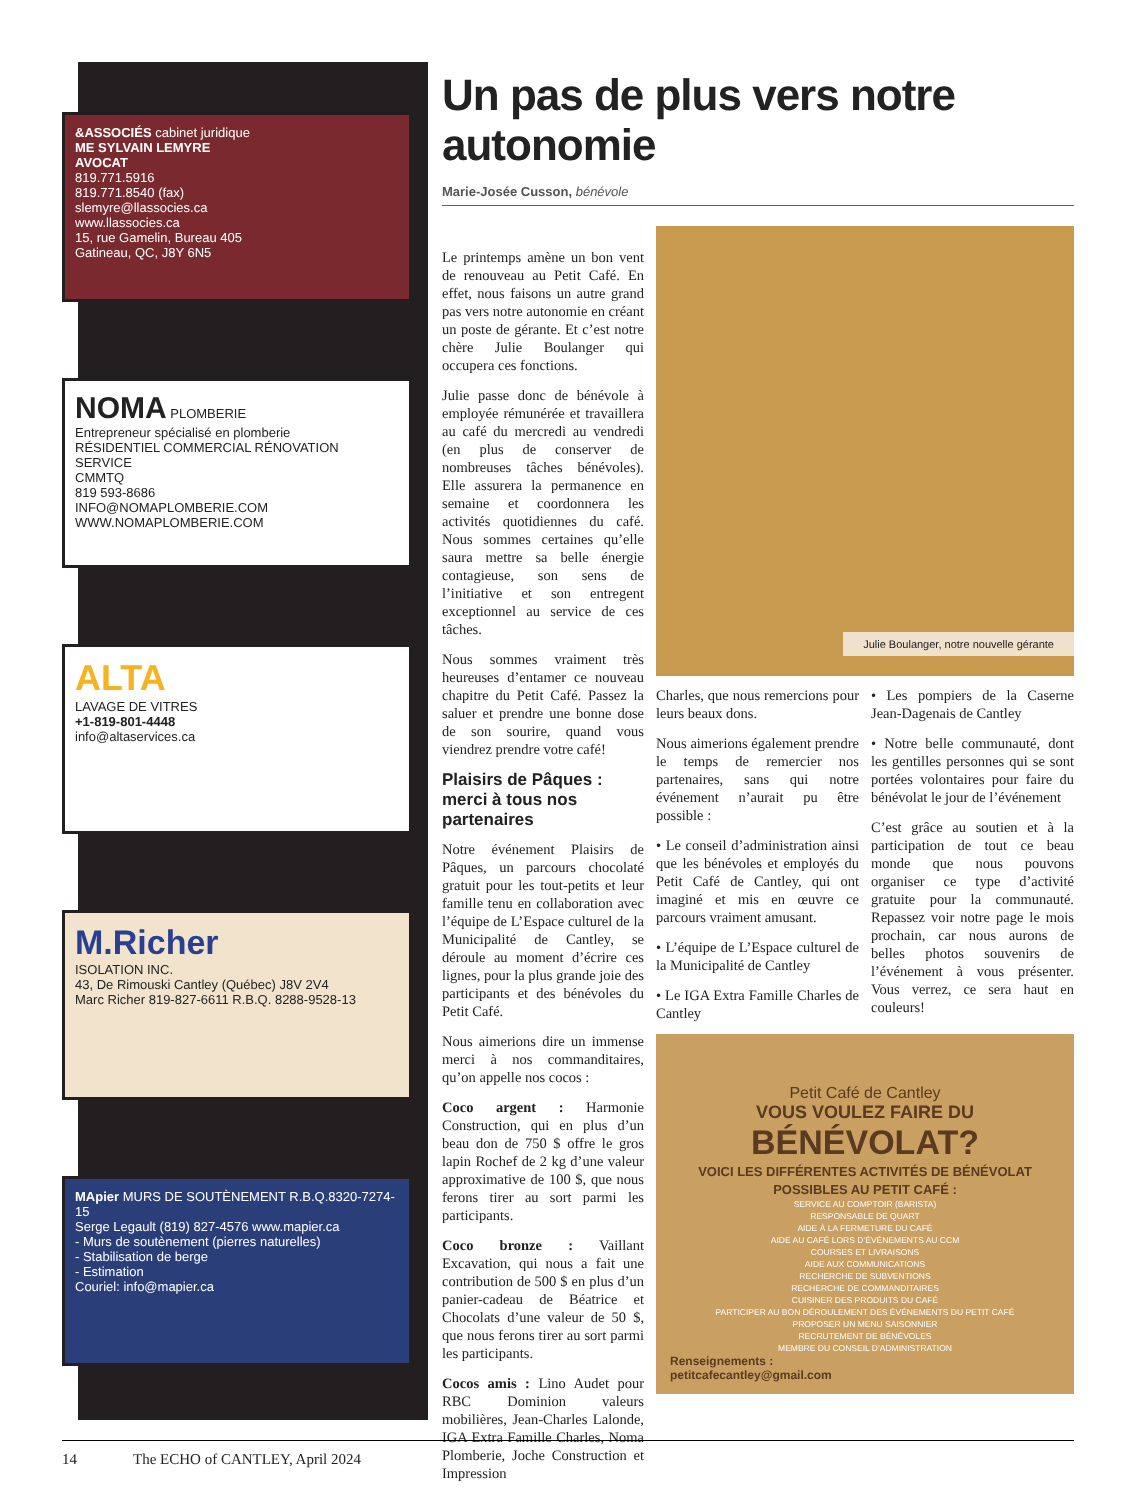&ASSOCIÉS cabinet juridique
ME SYLVAIN LEMYRE
AVOCAT
819.771.5916
819.771.8540 (fax)
slemyre@llassocies.ca
www.llassocies.ca
15, rue Gamelin, Bureau 405
Gatineau, QC, J8Y 6N5
NOMA PLOMBERIE
Entrepreneur spécialisé en plomberie
RÉSIDENTIEL COMMERCIAL RÉNOVATION SERVICE
CMMTQ
819 593-8686
INFO@NOMAPLOMBERIE.COM
WWW.NOMAPLOMBERIE.COM
ALTA
LAVAGE DE VITRES
+1-819-801-4448
info@altaservices.ca
M.Richer
ISOLATION INC.
43, De Rimouski Cantley (Québec) J8V 2V4
Marc Richer 819-827-6611 R.B.Q. 8288-9528-13
MApier MURS DE SOUTÈNEMENT R.B.Q.8320-7274-15
Serge Legault (819) 827-4576 www.mapier.ca
- Murs de soutènement (pierres naturelles)
- Stabilisation de berge
- Estimation
Couriel: info@mapier.ca
Un pas de plus vers notre autonomie
Marie-Josée Cusson, bénévole
Le printemps amène un bon vent de renouveau au Petit Café. En effet, nous faisons un autre grand pas vers notre autonomie en créant un poste de gérante. Et c’est notre chère Julie Boulanger qui occupera ces fonctions.
Julie passe donc de bénévole à employée rémunérée et travaillera au café du mercredi au vendredi (en plus de conserver de nombreuses tâches bénévoles). Elle assurera la permanence en semaine et coordonnera les activités quotidiennes du café. Nous sommes certaines qu’elle saura mettre sa belle énergie contagieuse, son sens de l’initiative et son entregent exceptionnel au service de ces tâches.
Nous sommes vraiment très heureuses d’entamer ce nouveau chapitre du Petit Café. Passez la saluer et prendre une bonne dose de son sourire, quand vous viendrez prendre votre café!
Plaisirs de Pâques : merci à tous nos partenaires
Notre événement Plaisirs de Pâques, un parcours chocolaté gratuit pour les tout-petits et leur famille tenu en collaboration avec l’équipe de L’Espace culturel de la Municipalité de Cantley, se déroule au moment d’écrire ces lignes, pour la plus grande joie des participants et des bénévoles du Petit Café.
Nous aimerions dire un immense merci à nos commanditaires, qu’on appelle nos cocos :
Coco argent : Harmonie Construction, qui en plus d’un beau don de 750 $ offre le gros lapin Rochef de 2 kg d’une valeur approximative de 100 $, que nous ferons tirer au sort parmi les participants.
Coco bronze : Vaillant Excavation, qui nous a fait une contribution de 500 $ en plus d’un panier-cadeau de Béatrice et Chocolats d’une valeur de 50 $, que nous ferons tirer au sort parmi les participants.
Cocos amis : Lino Audet pour RBC Dominion valeurs mobilières, Jean-Charles Lalonde, IGA Extra Famille Charles, Noma Plomberie, Joche Construction et Impression
Julie Boulanger, notre nouvelle gérante
Charles, que nous remercions pour leurs beaux dons.
Nous aimerions également prendre le temps de remercier nos partenaires, sans qui notre événement n’aurait pu être possible :
• Le conseil d’administration ainsi que les bénévoles et employés du Petit Café de Cantley, qui ont imaginé et mis en œuvre ce parcours vraiment amusant.
• L’équipe de L’Espace culturel de la Municipalité de Cantley
• Le IGA Extra Famille Charles de Cantley
• Les pompiers de la Caserne Jean-Dagenais de Cantley
• Notre belle communauté, dont les gentilles personnes qui se sont portées volontaires pour faire du bénévolat le jour de l’événement
C’est grâce au soutien et à la participation de tout ce beau monde que nous pouvons organiser ce type d’activité gratuite pour la communauté. Repassez voir notre page le mois prochain, car nous aurons de belles photos souvenirs de l’événement à vous présenter. Vous verrez, ce sera haut en couleurs!
Petit Café de Cantley
VOUS VOULEZ FAIRE DU
BÉNÉVOLAT?
VOICI LES DIFFÉRENTES ACTIVITÉS DE BÉNÉVOLAT POSSIBLES AU PETIT CAFÉ :
SERVICE AU COMPTOIR (BARISTA)
RESPONSABLE DE QUART
AIDE À LA FERMETURE DU CAFÉ
AIDE AU CAFÉ LORS D’ÉVÉNEMENTS AU CCM
COURSES ET LIVRAISONS
AIDE AUX COMMUNICATIONS
RECHERCHE DE SUBVENTIONS
RECHERCHE DE COMMANDITAIRES
CUISINER DES PRODUITS DU CAFÉ
PARTICIPER AU BON DÉROULEMENT DES ÉVÉNEMENTS DU PETIT CAFÉ
PROPOSER UN MENU SAISONNIER
RECRUTEMENT DE BÉNÉVOLES
MEMBRE DU CONSEIL D’ADMINISTRATION
Renseignements :
petitcafecantley@gmail.com
14 The ECHO of CANTLEY, April 2024